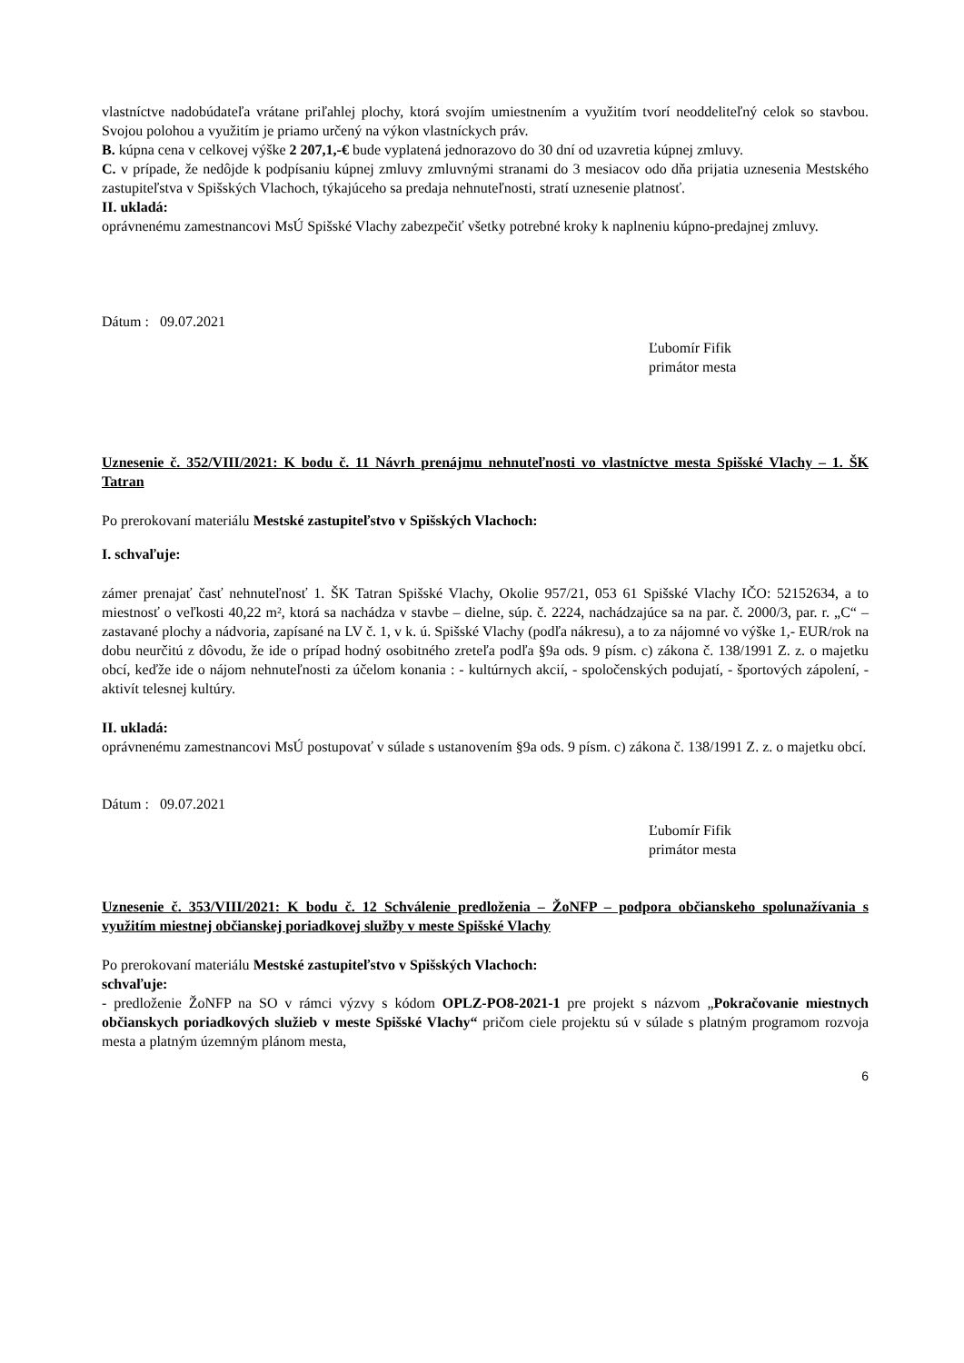vlastníctve nadobúdateľa vrátane priľahlej plochy, ktorá svojím umiestnením a využitím tvorí neoddeliteľný celok so stavbou. Svojou polohou a využitím je priamo určený na výkon vlastníckych práv.
B. kúpna cena v celkovej výške 2 207,1,-€ bude vyplatená jednorazovo do 30 dní od uzavretia kúpnej zmluvy.
C. v prípade, že nedôjde k podpísaniu kúpnej zmluvy zmluvnými stranami do 3 mesiacov odo dňa prijatia uznesenia Mestského zastupiteľstva v Spišských Vlachoch, týkajúceho sa predaja nehnuteľnosti, stratí uznesenie platnosť.
II. ukladá:
oprávnenému zamestnancovi MsÚ Spišské Vlachy zabezpečiť všetky potrebné kroky k naplneniu kúpno-predajnej zmluvy.
Dátum : 09.07.2021
Ľubomír Fifik
primátor mesta
Uznesenie č. 352/VIII/2021: K bodu č. 11 Návrh prenájmu nehnuteľnosti vo vlastníctve mesta Spišské Vlachy – 1. ŠK Tatran
Po prerokovaní materiálu Mestské zastupiteľstvo v Spišských Vlachoch:
I. schvaľuje:
zámer prenajať časť nehnuteľnosť 1. ŠK Tatran Spišské Vlachy, Okolie 957/21, 053 61 Spišské Vlachy IČO: 52152634, a to miestnosť o veľkosti 40,22 m², ktorá sa nachádza v stavbe – dielne, súp. č. 2224, nachádzajúce sa na par. č. 2000/3, par. r. „C“ – zastavané plochy a nádvoria, zapísané na LV č. 1, v k. ú. Spišské Vlachy (podľa nákresu), a to za nájomné vo výške 1,- EUR/rok na dobu neurčitú z dôvodu, že ide o prípad hodný osobitného zreteľa podľa §9a ods. 9 písm. c) zákona č. 138/1991 Z. z. o majetku obcí, keďže ide o nájom nehnuteľnosti za účelom konania : - kultúrnych akcií, - spoločenských podujatí, - športových zápolení, - aktivít telesnej kultúry.
II. ukladá:
oprávnenému zamestnancovi MsÚ postupovať v súlade s ustanovením §9a ods. 9 písm. c) zákona č. 138/1991 Z. z. o majetku obcí.
Dátum : 09.07.2021
Ľubomír Fifik
primátor mesta
Uznesenie č. 353/VIII/2021: K bodu č. 12 Schválenie predloženia – ŽoNFP – podpora občianskeho spolunažívania s využitím miestnej občianskej poriadkovej služby v meste Spišské Vlachy
Po prerokovaní materiálu Mestské zastupiteľstvo v Spišských Vlachoch:
schvaľuje:
- predloženie ŽoNFP na SO v rámci výzvy s kódom OPLZ-PO8-2021-1 pre projekt s názvom „Pokračovanie miestnych občianskych poriadkových služieb v meste Spišské Vlachy“ pričom ciele projektu sú v súlade s platným programom rozvoja mesta a platným územným plánom mesta,
6